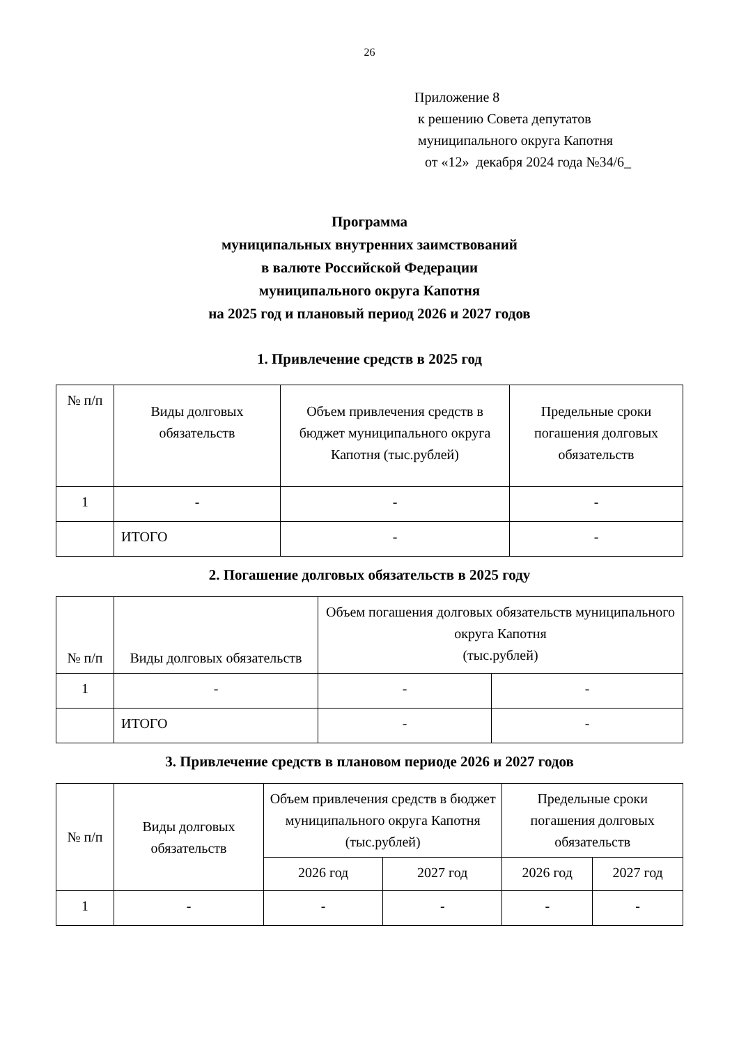26
Приложение 8
к решению Совета депутатов
муниципального округа Капотня
от «12» декабря 2024 года №34/6_
Программа
муниципальных внутренних заимствований
в валюте Российской Федерации
муниципального округа Капотня
на 2025 год и плановый период 2026 и 2027 годов
1. Привлечение средств в 2025 год
| № п/п | Виды долговых обязательств | Объем привлечения средств в бюджет муниципального округа Капотня (тыс.рублей) | Предельные сроки погашения долговых обязательств |
| --- | --- | --- | --- |
| 1 | - | - | - |
| | ИТОГО | - | - |
2. Погашение долговых обязательств в 2025 году
| № п/п | Виды долговых обязательств | Объем погашения долговых обязательств муниципального округа Капотня (тыс.рублей) | |
| --- | --- | --- | --- |
| 1 | - | - | - |
| | ИТОГО | - | - |
3. Привлечение средств в плановом периоде 2026 и 2027 годов
| № п/п | Виды долговых обязательств | Объем привлечения средств в бюджет муниципального округа Капотня (тыс.рублей) | | Предельные сроки погашения долговых обязательств | |
| --- | --- | --- | --- | --- | --- |
| | | 2026 год | 2027 год | 2026 год | 2027 год |
| 1 | - | - | - | - | - |